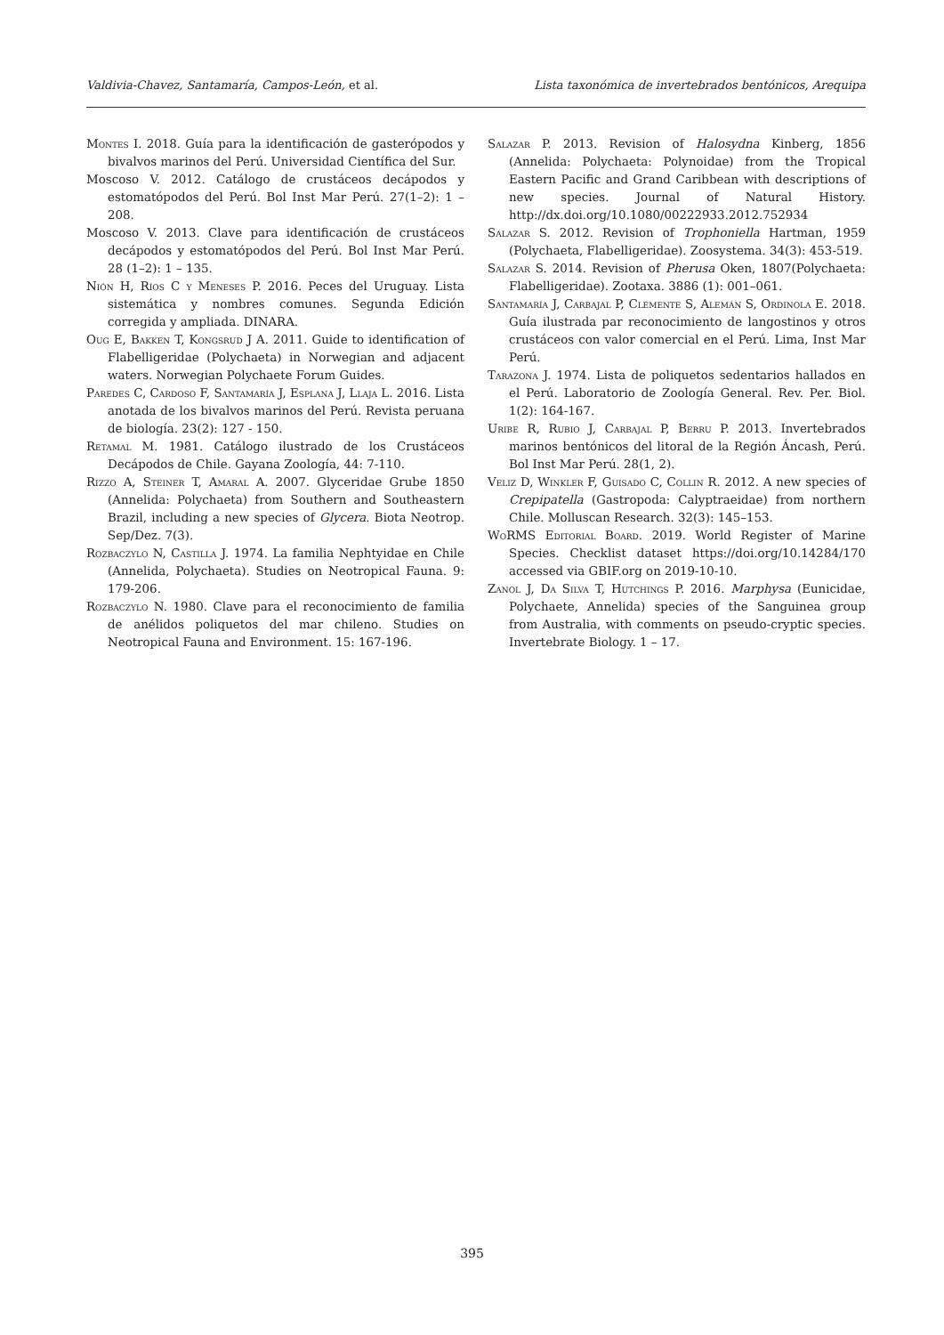Valdivia-Chavez, Santamaría, Campos-León, et al. Lista taxonómica de invertebrados bentónicos, Arequipa
Montes I. 2018. Guía para la identificación de gasterópodos y bivalvos marinos del Perú. Universidad Científica del Sur.
Moscoso V. 2012. Catálogo de crustáceos decápodos y estomatópodos del Perú. Bol Inst Mar Perú. 27(1–2): 1 – 208.
Moscoso V. 2013. Clave para identificación de crustáceos decápodos y estomatópodos del Perú. Bol Inst Mar Perú. 28 (1–2): 1 – 135.
Nión H, Ríos C y Meneses P. 2016. Peces del Uruguay. Lista sistemática y nombres comunes. Segunda Edición corregida y ampliada. DINARA.
Oug E, Bakken T, Kongsrud J A. 2011. Guide to identification of Flabelligeridae (Polychaeta) in Norwegian and adjacent waters. Norwegian Polychaete Forum Guides.
Paredes C, Cardoso F, Santamaría J, Esplana J, Llaja L. 2016. Lista anotada de los bivalvos marinos del Perú. Revista peruana de biología. 23(2): 127 - 150.
Retamal M. 1981. Catálogo ilustrado de los Crustáceos Decápodos de Chile. Gayana Zoología, 44: 7-110.
Rizzo A, Steiner T, Amaral A. 2007. Glyceridae Grube 1850 (Annelida: Polychaeta) from Southern and Southeastern Brazil, including a new species of Glycera. Biota Neotrop. Sep/Dez. 7(3).
Rozbaczylo N, Castilla J. 1974. La familia Nephtyidae en Chile (Annelida, Polychaeta). Studies on Neotropical Fauna. 9: 179-206.
Rozbaczylo N. 1980. Clave para el reconocimiento de familia de anélidos poliquetos del mar chileno. Studies on Neotropical Fauna and Environment. 15: 167-196.
Salazar P. 2013. Revision of Halosydna Kinberg, 1856 (Annelida: Polychaeta: Polynoidae) from the Tropical Eastern Pacific and Grand Caribbean with descriptions of new species. Journal of Natural History. http://dx.doi.org/10.1080/00222933.2012.752934
Salazar S. 2012. Revision of Trophoniella Hartman, 1959 (Polychaeta, Flabelligeridae). Zoosystema. 34(3): 453-519.
Salazar S. 2014. Revision of Pherusa Oken, 1807(Polychaeta: Flabelligeridae). Zootaxa. 3886 (1): 001–061.
Santamaría J, Carbajal P, Clemente S, Alemán S, Ordinola E. 2018. Guía ilustrada par reconocimiento de langostinos y otros crustáceos con valor comercial en el Perú. Lima, Inst Mar Perú.
Tarazona J. 1974. Lista de poliquetos sedentarios hallados en el Perú. Laboratorio de Zoología General. Rev. Per. Biol. 1(2): 164-167.
Uribe R, Rubio J, Carbajal P, Berru P. 2013. Invertebrados marinos bentónicos del litoral de la Región Áncash, Perú. Bol Inst Mar Perú. 28(1, 2).
Veliz D, Winkler F, Guisado C, Collin R. 2012. A new species of Crepipatella (Gastropoda: Calyptraeidae) from northern Chile. Molluscan Research. 32(3): 145–153.
WoRMS Editorial Board. 2019. World Register of Marine Species. Checklist dataset https://doi.org/10.14284/170 accessed via GBIF.org on 2019-10-10.
Zanol J, Da Silva T, Hutchings P. 2016. Marphysa (Eunicidae, Polychaete, Annelida) species of the Sanguinea group from Australia, with comments on pseudo-cryptic species. Invertebrate Biology. 1 – 17.
395